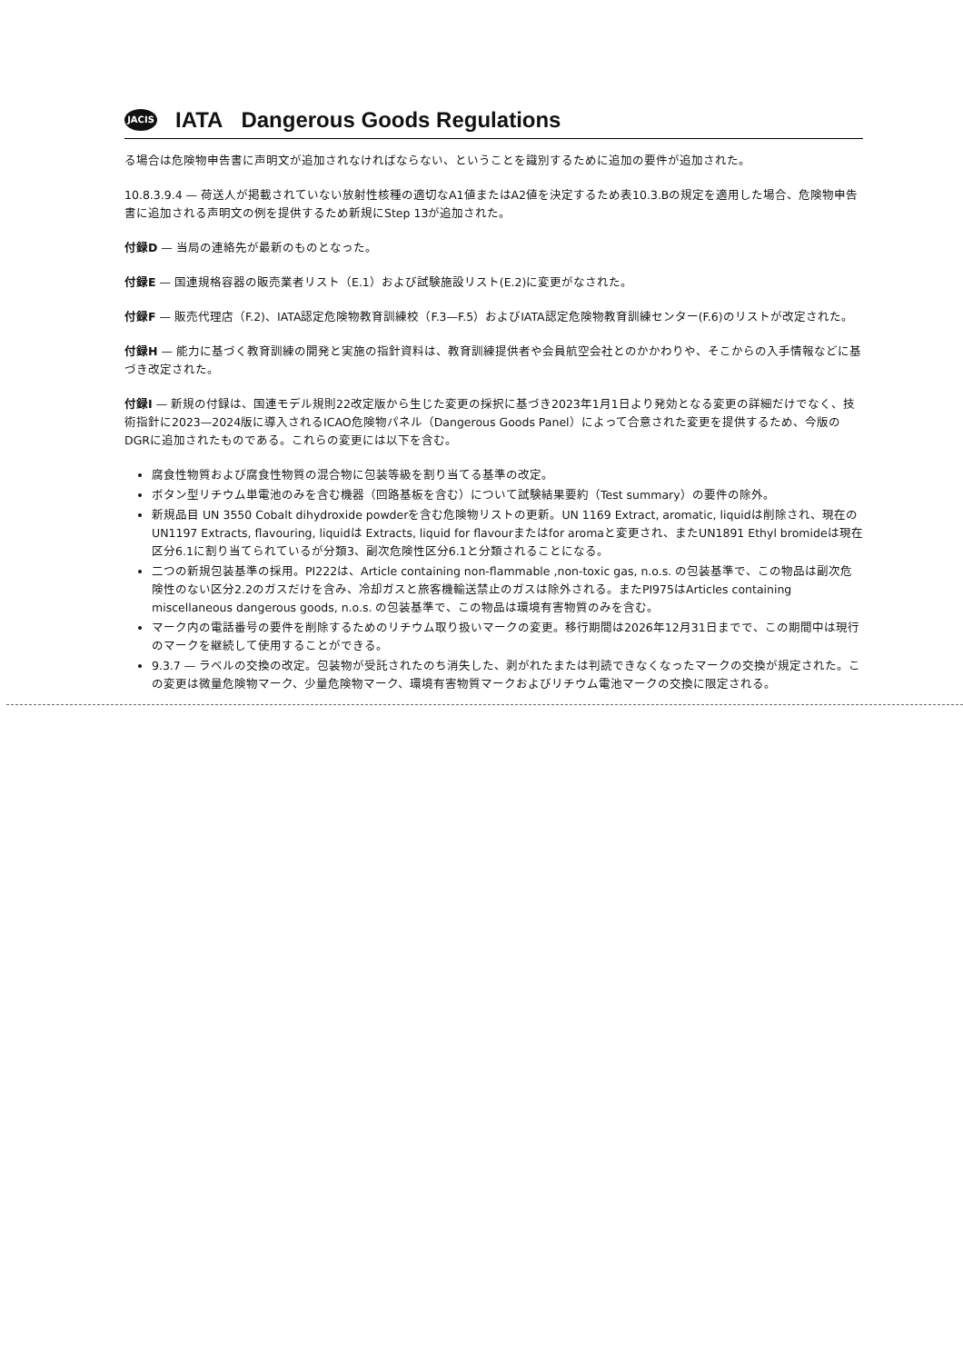JACIS
IATA Dangerous Goods Regulations
る場合は危険物申告書に声明文が追加されなければならない、ということを識別するために追加の要件が追加された。
10.8.3.9.4 — 荷送人が掲載されていない放射性核種の適切なA1値またはA2値を決定するため表10.3.Bの規定を適用した場合、危険物申告書に追加される声明文の例を提供するため新規にStep 13が追加された。
付録D — 当局の連絡先が最新のものとなった。
付録E — 国連規格容器の販売業者リスト（E.1）および試験施設リスト(E.2)に変更がなされた。
付録F — 販売代理店（F.2)、IATA認定危険物教育訓練校（F.3—F.5）およびIATA認定危険物教育訓練センター(F.6)のリストが改定された。
付録H — 能力に基づく教育訓練の開発と実施の指針資料は、教育訓練提供者や会員航空会社とのかかわりや、そこからの入手情報などに基づき改定された。
付録I — 新規の付録は、国連モデル規則22改定版から生じた変更の採択に基づき2023年1月1日より発効となる変更の詳細だけでなく、技術指針に2023—2024版に導入されるICAO危険物パネル（Dangerous Goods Panel）によって合意された変更を提供するため、今版のDGRに追加されたものである。これらの変更には以下を含む。
腐食性物質および腐食性物質の混合物に包装等級を割り当てる基準の改定。
ボタン型リチウム単電池のみを含む機器（回路基板を含む）について試験結果要約（Test summary）の要件の除外。
新規品目 UN 3550 Cobalt dihydroxide powderを含む危険物リストの更新。UN 1169 Extract, aromatic, liquidは削除され、現在のUN1197 Extracts, flavouring, liquidは Extracts, liquid for flavourまたはfor aromaと変更され、またUN1891 Ethyl bromideは現在区分6.1に割り当てられているが分類3、副次危険性区分6.1と分類されることになる。
二つの新規包装基準の採用。PI222は、Article containing non-flammable ,non-toxic gas, n.o.s. の包装基準で、この物品は副次危険性のない区分2.2のガスだけを含み、冷却ガスと旅客機輸送禁止のガスは除外される。またPI975はArticles containing miscellaneous dangerous goods, n.o.s. の包装基準で、この物品は環境有害物質のみを含む。
マーク内の電話番号の要件を削除するためのリチウム取り扱いマークの変更。移行期間は2026年12月31日までで、この期間中は現行のマークを継続して使用することができる。
9.3.7 — ラベルの交換の改定。包装物が受託されたのち消失した、剥がれたまたは判読できなくなったマークの交換が規定された。この変更は微量危険物マーク、少量危険物マーク、環境有害物質マークおよびリチウム電池マークの交換に限定される。